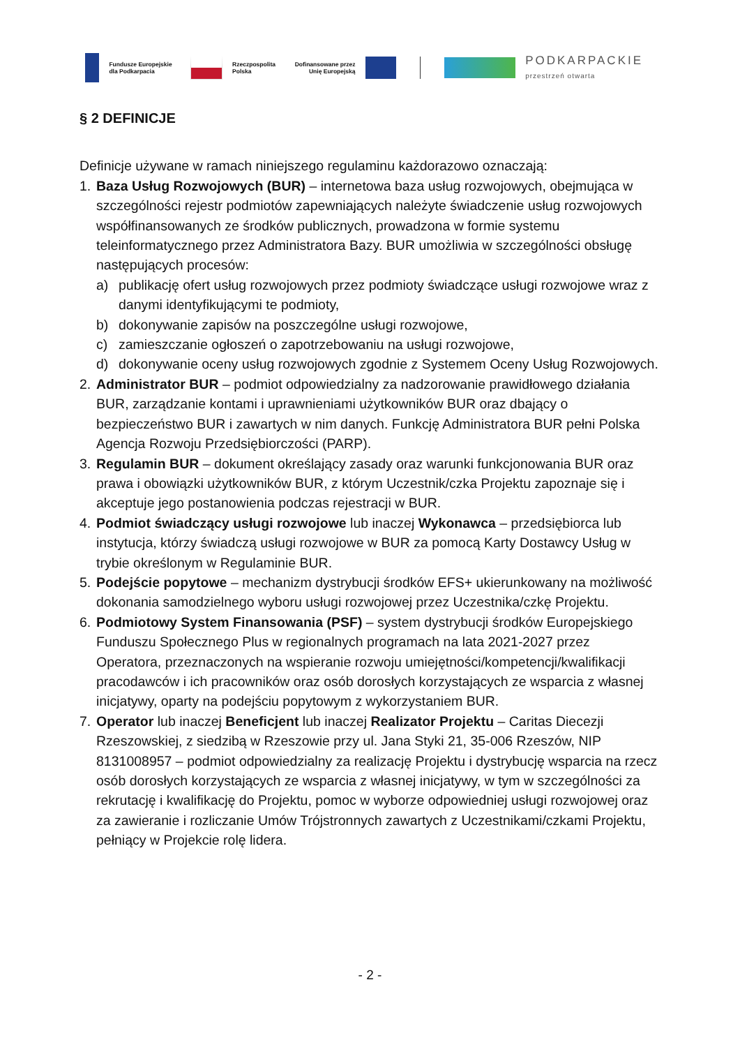Fundusze Europejskie dla Podkarpacia
Rzeczpospolita Polska
Dofinansowane przez Unię Europejską
PODKARPACKIE
przestrzeń otwarta
§ 2 DEFINICJE
Definicje używane w ramach niniejszego regulaminu każdorazowo oznaczają:
1. Baza Usług Rozwojowych (BUR) – internetowa baza usług rozwojowych, obejmująca w szczególności rejestr podmiotów zapewniających należyte świadczenie usług rozwojowych współfinansowanych ze środków publicznych, prowadzona w formie systemu teleinformatycznego przez Administratora Bazy. BUR umożliwia w szczególności obsługę następujących procesów:
a) publikację ofert usług rozwojowych przez podmioty świadczące usługi rozwojowe wraz z danymi identyfikującymi te podmioty,
b) dokonywanie zapisów na poszczególne usługi rozwojowe,
c) zamieszczanie ogłoszeń o zapotrzebowaniu na usługi rozwojowe,
d) dokonywanie oceny usług rozwojowych zgodnie z Systemem Oceny Usług Rozwojowych.
2. Administrator BUR – podmiot odpowiedzialny za nadzorowanie prawidłowego działania BUR, zarządzanie kontami i uprawnieniami użytkowników BUR oraz dbający o bezpieczeństwo BUR i zawartych w nim danych. Funkcję Administratora BUR pełni Polska Agencja Rozwoju Przedsiębiorczości (PARP).
3. Regulamin BUR – dokument określający zasady oraz warunki funkcjonowania BUR oraz prawa i obowiązki użytkowników BUR, z którym Uczestnik/czka Projektu zapoznaje się i akceptuje jego postanowienia podczas rejestracji w BUR.
4. Podmiot świadczący usługi rozwojowe lub inaczej Wykonawca – przedsiębiorca lub instytucja, którzy świadczą usługi rozwojowe w BUR za pomocą Karty Dostawcy Usług w trybie określonym w Regulaminie BUR.
5. Podejście popytowe – mechanizm dystrybucji środków EFS+ ukierunkowany na możliwość dokonania samodzielnego wyboru usługi rozwojowej przez Uczestnika/czkę Projektu.
6. Podmiotowy System Finansowania (PSF) – system dystrybucji środków Europejskiego Funduszu Społecznego Plus w regionalnych programach na lata 2021-2027 przez Operatora, przeznaczonych na wspieranie rozwoju umiejętności/kompetencji/kwalifikacji pracodawców i ich pracowników oraz osób dorosłych korzystających ze wsparcia z własnej inicjatywy, oparty na podejściu popytowym z wykorzystaniem BUR.
7. Operator lub inaczej Beneficjent lub inaczej Realizator Projektu – Caritas Diecezji Rzeszowskiej, z siedzibą w Rzeszowie przy ul. Jana Styki 21, 35-006 Rzeszów, NIP 8131008957 – podmiot odpowiedzialny za realizację Projektu i dystrybucję wsparcia na rzecz osób dorosłych korzystających ze wsparcia z własnej inicjatywy, w tym w szczególności za rekrutację i kwalifikację do Projektu, pomoc w wyborze odpowiedniej usługi rozwojowej oraz za zawieranie i rozliczanie Umów Trójstronnych zawartych z Uczestnikami/czkami Projektu, pełniący w Projekcie rolę lidera.
- 2 -